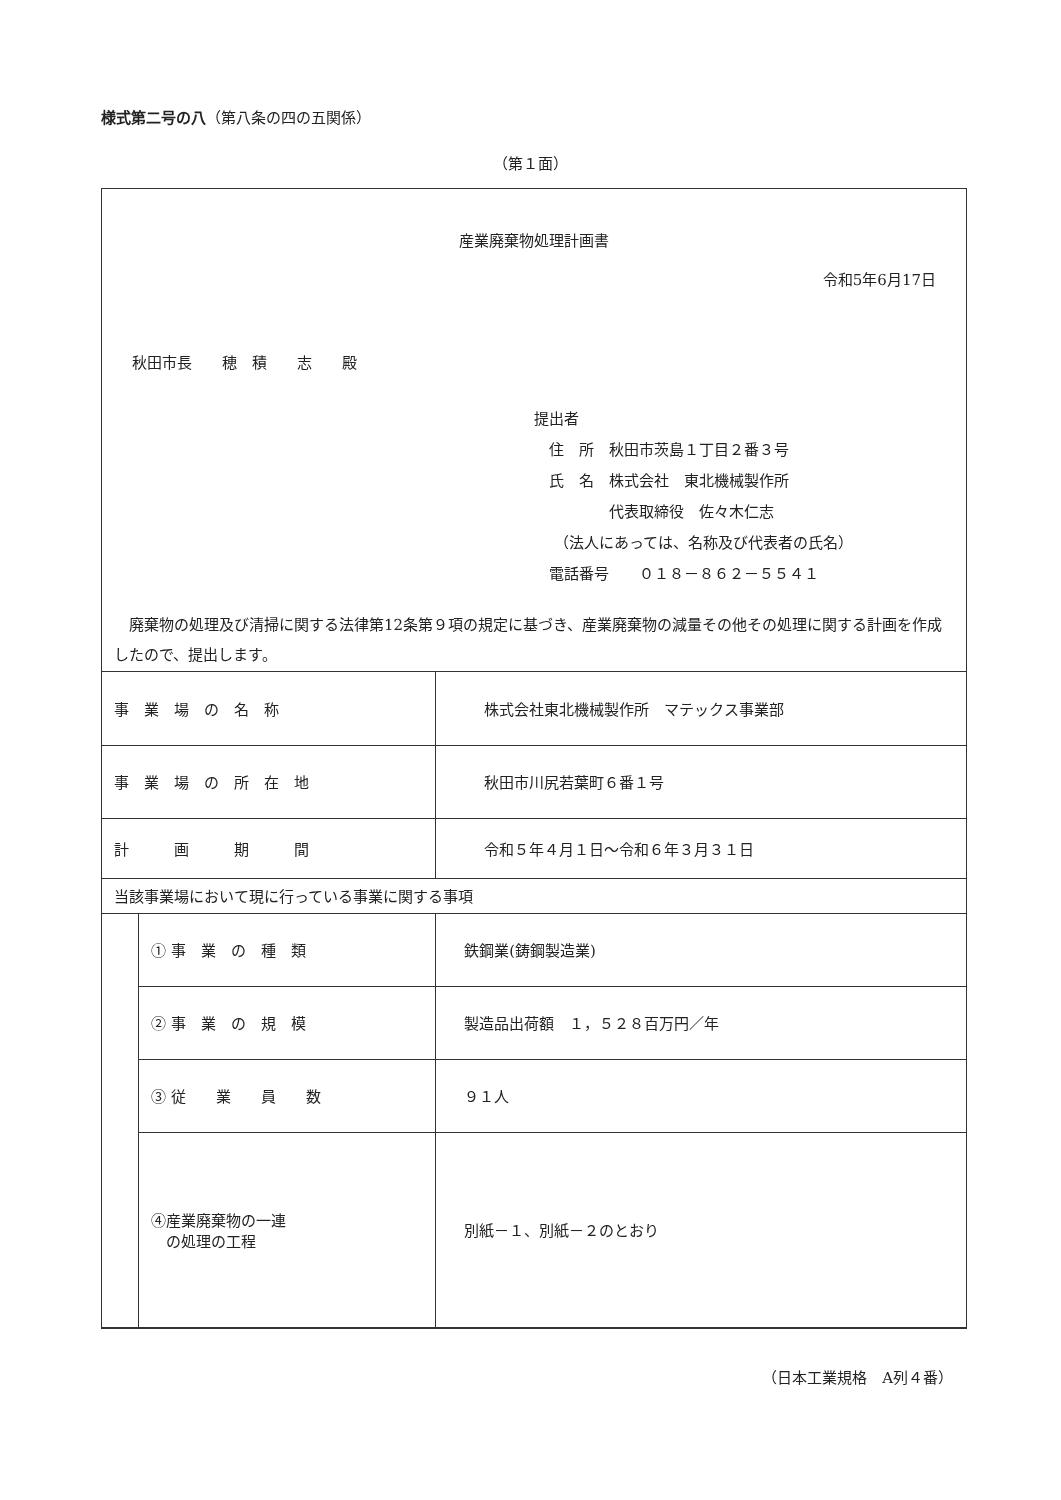様式第二号の八（第八条の四の五関係）
（第１面）
産業廃棄物処理計画書
令和5年6月17日
秋田市長　　穂　積　　志　　殿
提出者
　住　所　秋田市茨島１丁目２番３号
　氏　名　株式会社　東北機械製作所
　　　　　代表取締役　佐々木仁志
　 （法人にあっては、名称及び代表者の氏名）
　電話番号　　０１８－８６２－５５４１
　廃棄物の処理及び清掃に関する法律第12条第９項の規定に基づき、産業廃棄物の減量その他その処理に関する計画を作成したので、提出します。
| 事 業 場 の 名 称 | | 株式会社東北機械製作所 マテックス事業部 |
| 事 業 場 の 所 在 地 | | 秋田市川尻若葉町６番１号 |
| 計 画 期 間 | | 令和５年４月１日～令和６年３月３１日 |
| 当該事業場において現に行っている事業に関する事項 | | |
| | ① 事 業 の 種 類 | 鉄鋼業(鋳鋼製造業) |
| | ② 事 業 の 規 模 | 製造品出荷額 １，５２８百万円／年 |
| | ③ 従 業 員 数 | ９１人 |
| | ④産業廃棄物の一連 の処理の工程 | 別紙－１、別紙－２のとおり |
（日本工業規格　A列４番）